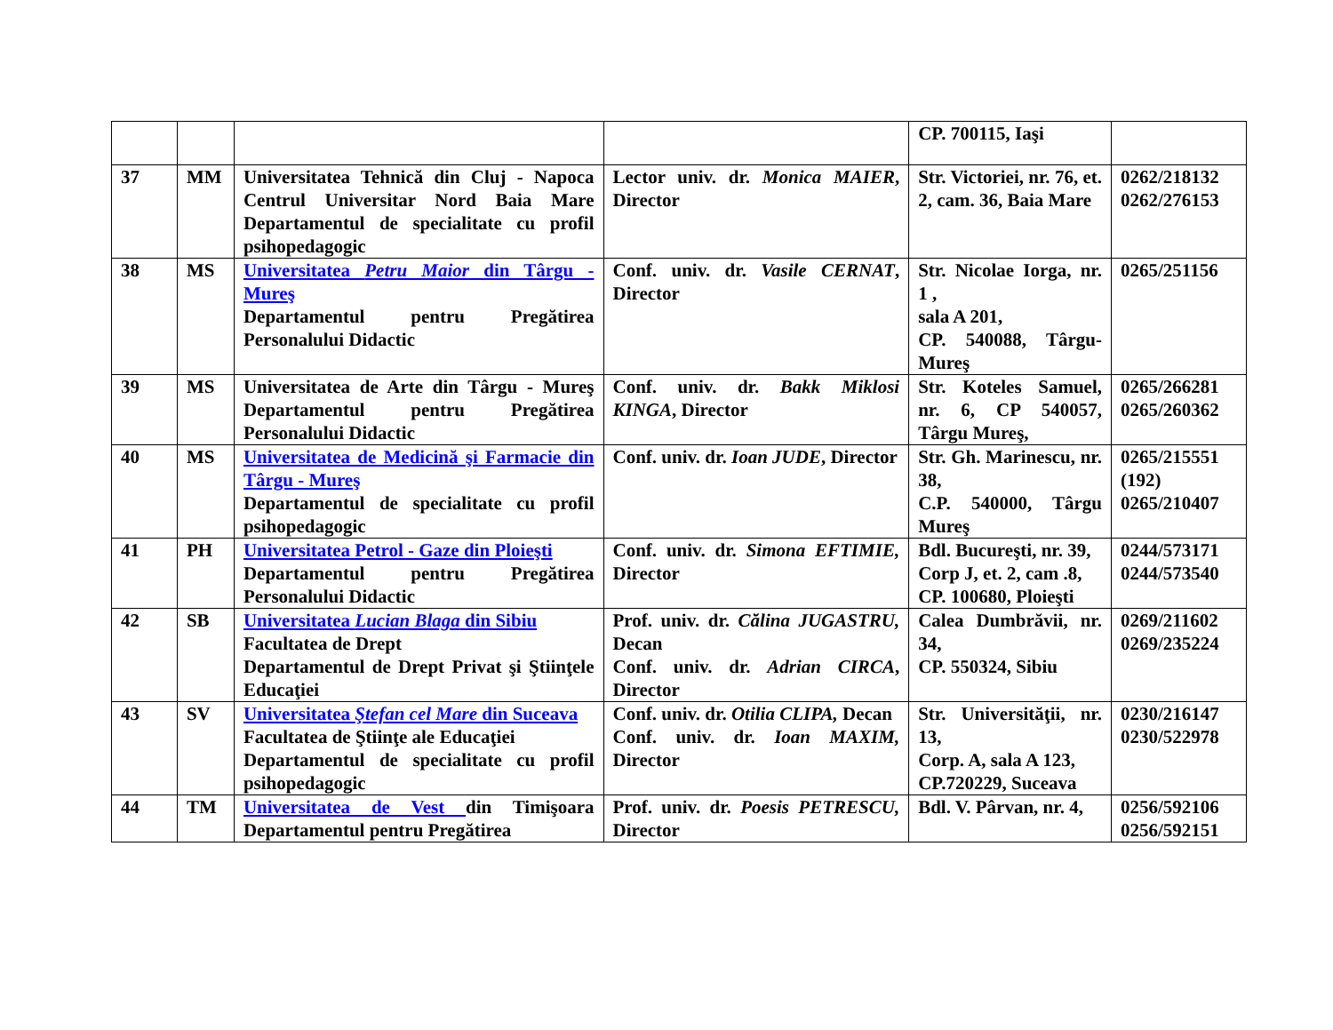| | | | | CP. 700115, Iaşi | |
| 37 | MM | Universitatea Tehnică din Cluj - Napoca Centrul Universitar Nord Baia Mare Departamentul de specialitate cu profil psihopedagogic | Lector univ. dr. Monica MAIER , Director | Str. Victoriei, nr. 76, et. 2, cam. 36, Baia Mare | 0262/218132 0262/276153 |
| 38 | MS | Universitatea Petru Maior din Târgu - Mureş Departamentul pentru Pregătirea Personalului Didactic | Conf. univ. dr. Vasile CERNAT , Director | Str. Nicolae Iorga, nr. 1 , sala A 201, CP. 540088, Târgu-Mureş | 0265/251156 |
| 39 | MS | Universitatea de Arte din Târgu - Mureş Departamentul pentru Pregătirea Personalului Didactic | Conf. univ. dr. Bakk Miklosi KINGA , Director | Str. Koteles Samuel, nr. 6, CP 540057, Târgu Mureş, | 0265/266281 0265/260362 |
| 40 | MS | Universitatea de Medicină şi Farmacie din Târgu - Mureş Departamentul de specialitate cu profil psihopedagogic | Conf. univ. dr. Ioan JUDE , Director | Str. Gh. Marinescu, nr. 38, C.P. 540000, Târgu Mureş | 0265/215551 (192) 0265/210407 |
| 41 | PH | Universitatea Petrol - Gaze din Ploieşti Departamentul pentru Pregătirea Personalului Didactic | Conf. univ. dr. Simona EFTIMIE, Director | Bdl. Bucureşti, nr. 39, Corp J, et. 2, cam .8, CP. 100680, Ploieşti | 0244/573171 0244/573540 |
| 42 | SB | Universitatea Lucian Blaga din Sibiu Facultatea de Drept Departamentul de Drept Privat şi Ştiinţele Educaţiei | Prof. univ. dr. Călina JUGASTRU, Decan Conf. univ. dr. Adrian CIRCA , Director | Calea Dumbrăvii, nr. 34, CP. 550324, Sibiu | 0269/211602 0269/235224 |
| 43 | SV | Universitatea Ştefan cel Mare din Suceava Facultatea de Ştiinţe ale Educaţiei Departamentul de specialitate cu profil psihopedagogic | Conf. univ. dr. Otilia CLIPA, Decan Conf. univ. dr. Ioan MAXIM, Director | Str. Universităţii, nr. 13, Corp. A, sala A 123, CP.720229, Suceava | 0230/216147 0230/522978 |
| 44 | TM | Universitatea de Vest din Timişoara Departamentul pentru Pregătirea | Prof. univ. dr. Poesis PETRESCU, Director | Bdl. V. Pârvan, nr. 4, | 0256/592106 0256/592151 |